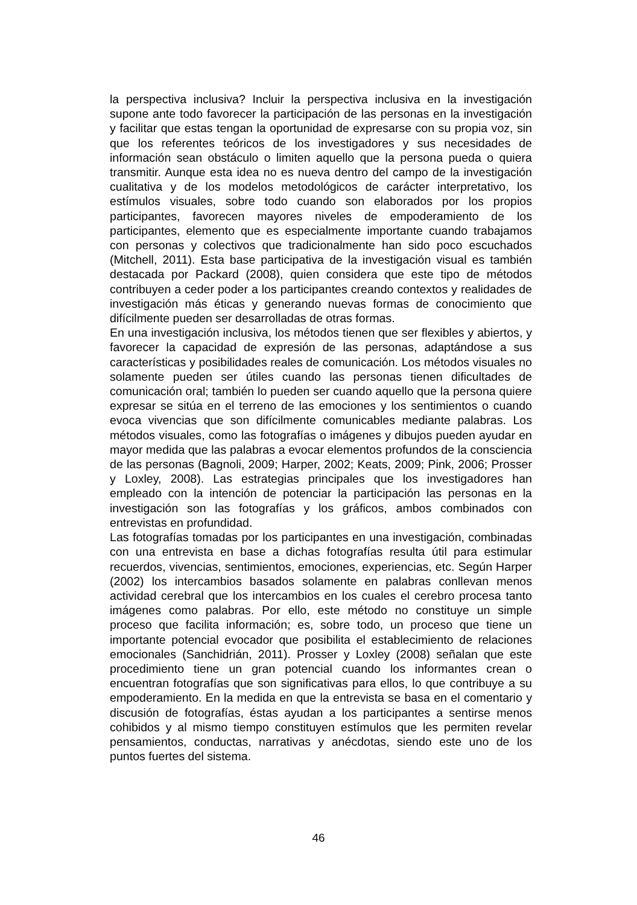la perspectiva inclusiva? Incluir la perspectiva inclusiva en la investigación supone ante todo favorecer la participación de las personas en la investigación y facilitar que estas tengan la oportunidad de expresarse con su propia voz, sin que los referentes teóricos de los investigadores y sus necesidades de información sean obstáculo o limiten aquello que la persona pueda o quiera transmitir. Aunque esta idea no es nueva dentro del campo de la investigación cualitativa y de los modelos metodológicos de carácter interpretativo, los estímulos visuales, sobre todo cuando son elaborados por los propios participantes, favorecen mayores niveles de empoderamiento de los participantes, elemento que es especialmente importante cuando trabajamos con personas y colectivos que tradicionalmente han sido poco escuchados (Mitchell, 2011). Esta base participativa de la investigación visual es también destacada por Packard (2008), quien considera que este tipo de métodos contribuyen a ceder poder a los participantes creando contextos y realidades de investigación más éticas y generando nuevas formas de conocimiento que difícilmente pueden ser desarrolladas de otras formas.
En una investigación inclusiva, los métodos tienen que ser flexibles y abiertos, y favorecer la capacidad de expresión de las personas, adaptándose a sus características y posibilidades reales de comunicación. Los métodos visuales no solamente pueden ser útiles cuando las personas tienen dificultades de comunicación oral; también lo pueden ser cuando aquello que la persona quiere expresar se sitúa en el terreno de las emociones y los sentimientos o cuando evoca vivencias que son difícilmente comunicables mediante palabras. Los métodos visuales, como las fotografías o imágenes y dibujos pueden ayudar en mayor medida que las palabras a evocar elementos profundos de la consciencia de las personas (Bagnoli, 2009; Harper, 2002; Keats, 2009; Pink, 2006; Prosser y Loxley, 2008). Las estrategias principales que los investigadores han empleado con la intención de potenciar la participación las personas en la investigación son las fotografías y los gráficos, ambos combinados con entrevistas en profundidad.
Las fotografías tomadas por los participantes en una investigación, combinadas con una entrevista en base a dichas fotografías resulta útil para estimular recuerdos, vivencias, sentimientos, emociones, experiencias, etc. Según Harper (2002) los intercambios basados solamente en palabras conllevan menos actividad cerebral que los intercambios en los cuales el cerebro procesa tanto imágenes como palabras. Por ello, este método no constituye un simple proceso que facilita información; es, sobre todo, un proceso que tiene un importante potencial evocador que posibilita el establecimiento de relaciones emocionales (Sanchidrián, 2011). Prosser y Loxley (2008) señalan que este procedimiento tiene un gran potencial cuando los informantes crean o encuentran fotografías que son significativas para ellos, lo que contribuye a su empoderamiento. En la medida en que la entrevista se basa en el comentario y discusión de fotografías, éstas ayudan a los participantes a sentirse menos cohibidos y al mismo tiempo constituyen estímulos que les permiten revelar pensamientos, conductas, narrativas y anécdotas, siendo este uno de los puntos fuertes del sistema.
46